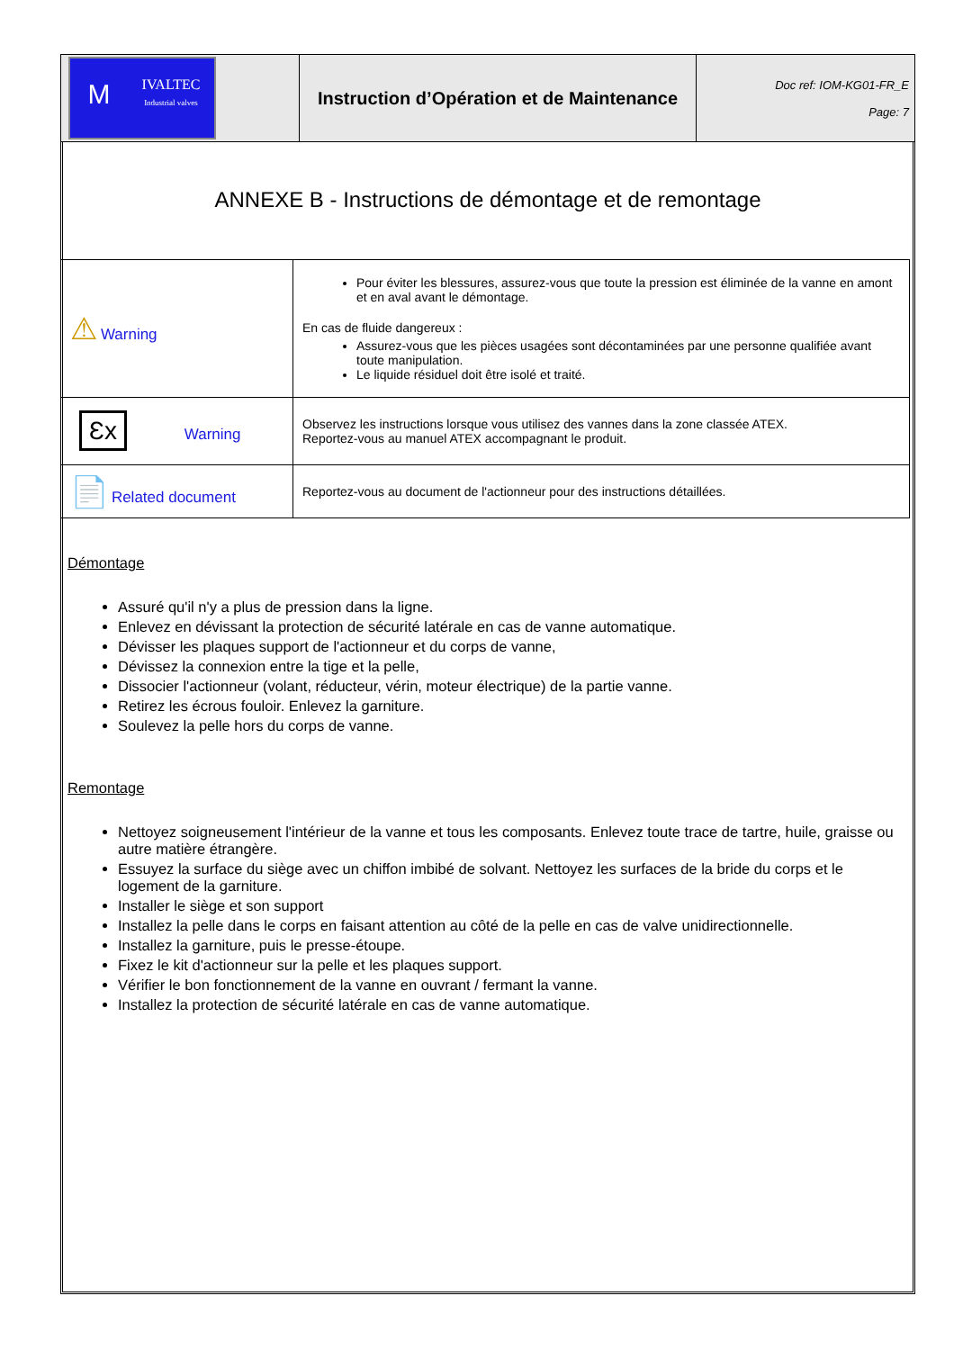| M IVALTEC Industrial valves | Instruction d’Opération et de Maintenance | Doc ref: IOM-KG01-FR_E Page: 7 |
ANNEXE B - Instructions de démontage et de remontage
| ⚠ Warning | Pour éviter les blessures, assurez-vous que toute la pression est éliminée de la vanne en amont et en aval avant le démontage. En cas de fluide dangereux : Assurez-vous que les pièces usagées sont décontaminées par une personne qualifiée avant toute manipulation. Le liquide résiduel doit être isolé et traité. |
| Ɛx Warning | Observez les instructions lorsque vous utilisez des vannes dans la zone classée ATEX. Reportez-vous au manuel ATEX accompagnant le produit. |
| 📄 Related document | Reportez-vous au document de l'actionneur pour des instructions détaillées. |
Démontage
Assuré qu'il n'y a plus de pression dans la ligne.
Enlevez en dévissant la protection de sécurité latérale en cas de vanne automatique.
Dévisser les plaques support de l'actionneur et du corps de vanne,
Dévissez la connexion entre la tige et la pelle,
Dissocier l'actionneur (volant, réducteur, vérin, moteur électrique) de la partie vanne.
Retirez les écrous fouloir. Enlevez la garniture.
Soulevez la pelle hors du corps de vanne.
Remontage
Nettoyez soigneusement l'intérieur de la vanne et tous les composants. Enlevez toute trace de tartre, huile, graisse ou autre matière étrangère.
Essuyez la surface du siège avec un chiffon imbibé de solvant. Nettoyez les surfaces de la bride du corps et le logement de la garniture.
Installer le siège et son support
Installez la pelle dans le corps en faisant attention au côté de la pelle en cas de valve unidirectionnelle.
Installez la garniture, puis le presse-étoupe.
Fixez le kit d'actionneur sur la pelle et les plaques support.
Vérifier le bon fonctionnement de la vanne en ouvrant / fermant la vanne.
Installez la protection de sécurité latérale en cas de vanne automatique.